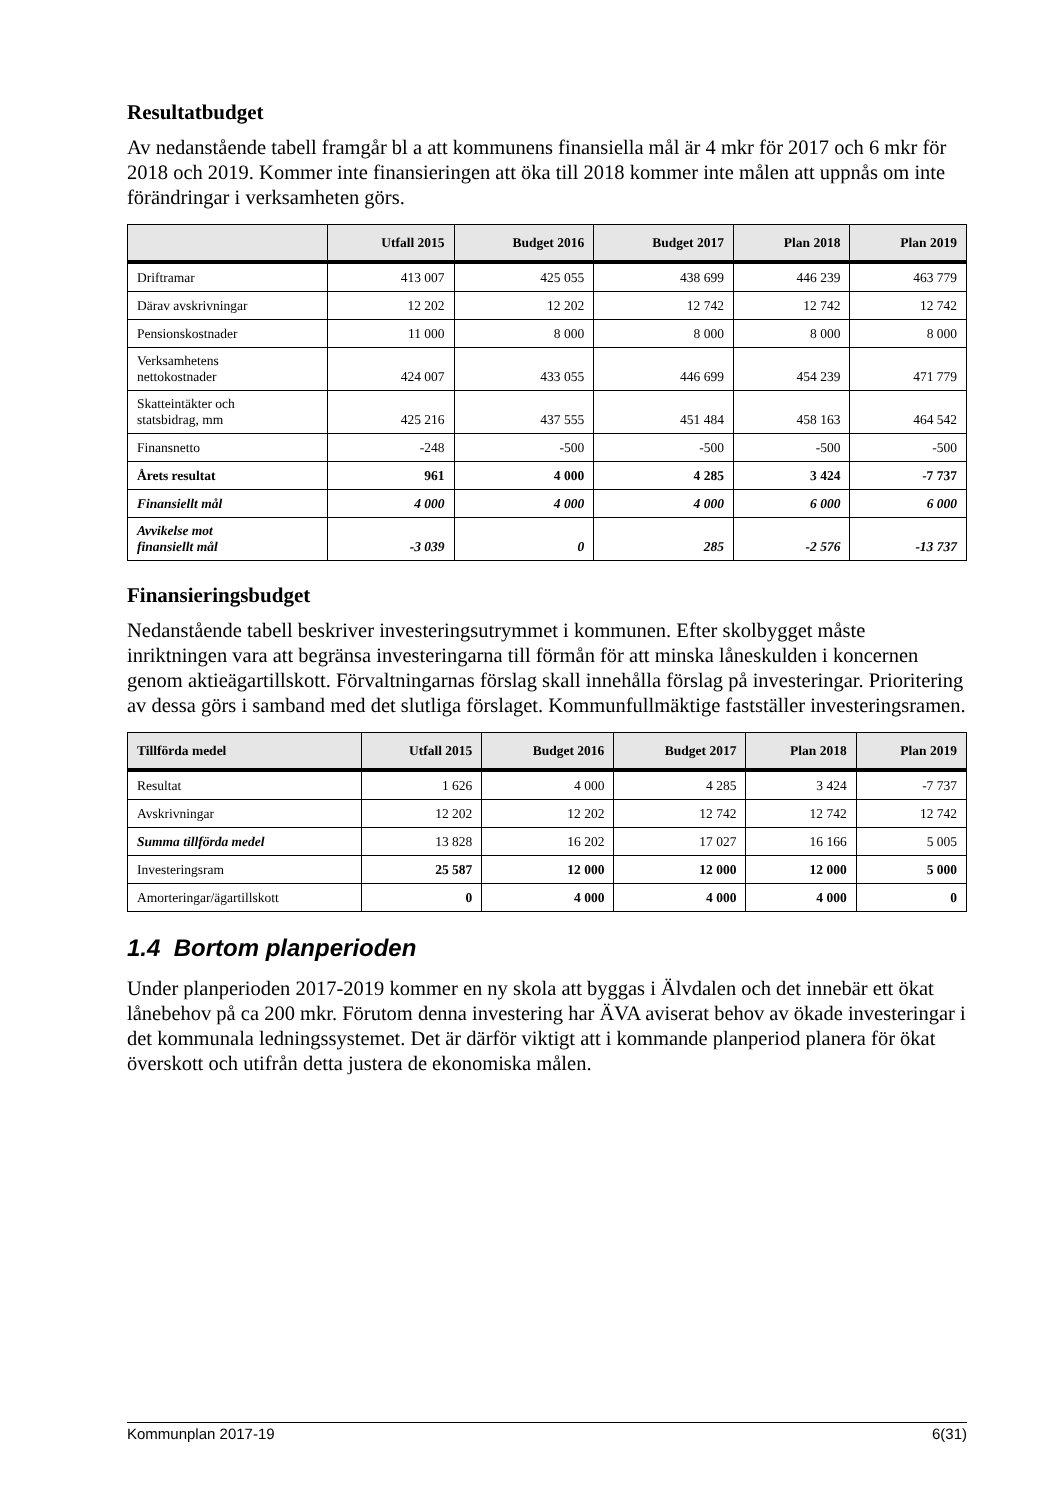Resultatbudget
Av nedanstående tabell framgår bl a att kommunens finansiella mål är 4 mkr för 2017 och 6 mkr för 2018 och 2019. Kommer inte finansieringen att öka till 2018 kommer inte målen att uppnås om inte förändringar i verksamheten görs.
| | Utfall 2015 | Budget 2016 | Budget 2017 | Plan 2018 | Plan 2019 |
| --- | --- | --- | --- | --- | --- |
| Driftramar | 413 007 | 425 055 | 438 699 | 446 239 | 463 779 |
| Därav avskrivningar | 12 202 | 12 202 | 12 742 | 12 742 | 12 742 |
| Pensionskostnader | 11 000 | 8 000 | 8 000 | 8 000 | 8 000 |
| Verksamhetens nettokostnader | 424 007 | 433 055 | 446 699 | 454 239 | 471 779 |
| Skatteintäkter och statsbidrag, mm | 425 216 | 437 555 | 451 484 | 458 163 | 464 542 |
| Finansnetto | -248 | -500 | -500 | -500 | -500 |
| Årets resultat | 961 | 4 000 | 4 285 | 3 424 | -7 737 |
| Finansiellt mål | 4 000 | 4 000 | 4 000 | 6 000 | 6 000 |
| Avvikelse mot finansiellt mål | -3 039 | 0 | 285 | -2 576 | -13 737 |
Finansieringsbudget
Nedanstående tabell beskriver investeringsutrymmet i kommunen. Efter skolbygget måste inriktningen vara att begränsa investeringarna till förmån för att minska låneskulden i koncernen genom aktieägartillskott. Förvaltningarnas förslag skall innehålla förslag på investeringar. Prioritering av dessa görs i samband med det slutliga förslaget. Kommunfullmäktige fastställer investeringsramen.
| Tillförda medel | Utfall 2015 | Budget 2016 | Budget 2017 | Plan 2018 | Plan 2019 |
| --- | --- | --- | --- | --- | --- |
| Resultat | 1 626 | 4 000 | 4 285 | 3 424 | -7 737 |
| Avskrivningar | 12 202 | 12 202 | 12 742 | 12 742 | 12 742 |
| Summa tillförda medel | 13 828 | 16 202 | 17 027 | 16 166 | 5 005 |
| Investeringsram | 25 587 | 12 000 | 12 000 | 12 000 | 5 000 |
| Amorteringar/ägartillskott | 0 | 4 000 | 4 000 | 4 000 | 0 |
1.4 Bortom planperioden
Under planperioden 2017-2019 kommer en ny skola att byggas i Älvdalen och det innebär ett ökat lånebehov på ca 200 mkr. Förutom denna investering har ÄVA aviserat behov av ökade investeringar i det kommunala ledningssystemet. Det är därför viktigt att i kommande planperiod planera för ökat överskott och utifrån detta justera de ekonomiska målen.
Kommunplan 2017-19 6(31)